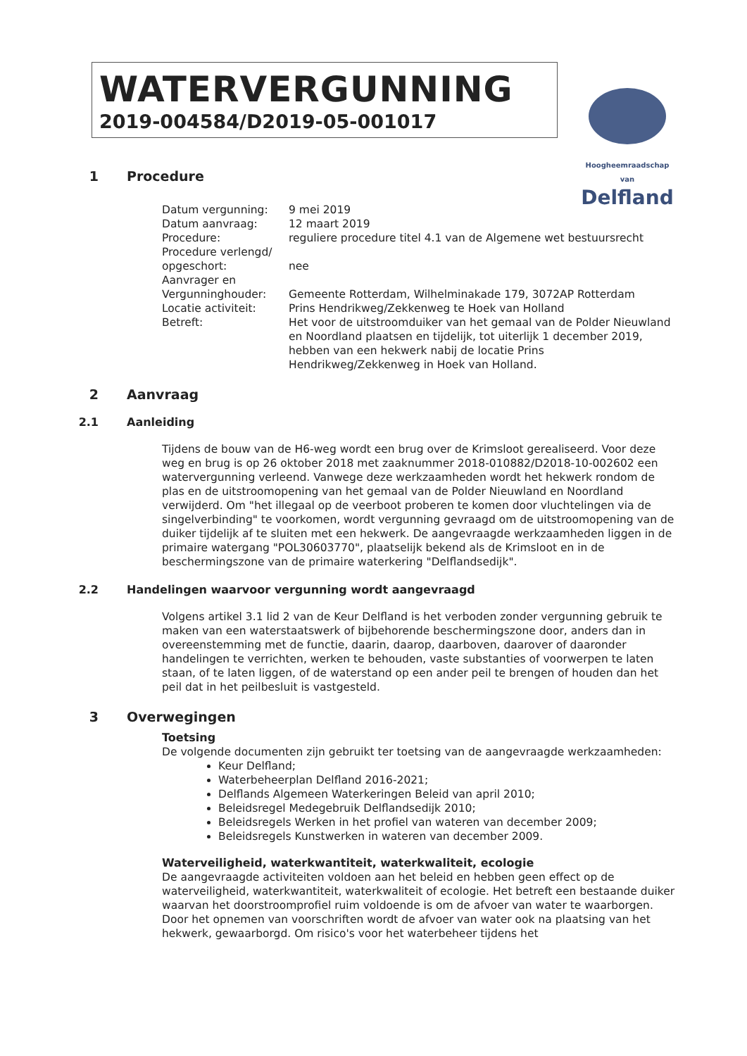WATERVERGUNNING
2019-004584/D2019-05-001017
Hoogheemraadschap van
Delfland
1 Procedure
| Datum vergunning: | 9 mei 2019 |
| Datum aanvraag: | 12 maart 2019 |
| Procedure: | reguliere procedure titel 4.1 van de Algemene wet bestuursrecht |
| Procedure verlengd/ opgeschort: | nee |
| Aanvrager en Vergunninghouder: | Gemeente Rotterdam, Wilhelminakade 179, 3072AP Rotterdam |
| Locatie activiteit: | Prins Hendrikweg/Zekkenweg te Hoek van Holland |
| Betreft: | Het voor de uitstroomduiker van het gemaal van de Polder Nieuwland en Noordland plaatsen en tijdelijk, tot uiterlijk 1 december 2019, hebben van een hekwerk nabij de locatie Prins Hendrikweg/Zekkenweg in Hoek van Holland. |
2 Aanvraag
2.1 Aanleiding
Tijdens de bouw van de H6-weg wordt een brug over de Krimsloot gerealiseerd. Voor deze weg en brug is op 26 oktober 2018 met zaaknummer 2018-010882/D2018-10-002602 een watervergunning verleend. Vanwege deze werkzaamheden wordt het hekwerk rondom de plas en de uitstroomopening van het gemaal van de Polder Nieuwland en Noordland verwijderd. Om "het illegaal op de veerboot proberen te komen door vluchtelingen via de singelverbinding" te voorkomen, wordt vergunning gevraagd om de uitstroomopening van de duiker tijdelijk af te sluiten met een hekwerk. De aangevraagde werkzaamheden liggen in de primaire watergang "POL30603770", plaatselijk bekend als de Krimsloot en in de beschermingszone van de primaire waterkering "Delflandsedijk".
2.2 Handelingen waarvoor vergunning wordt aangevraagd
Volgens artikel 3.1 lid 2 van de Keur Delfland is het verboden zonder vergunning gebruik te maken van een waterstaatswerk of bijbehorende beschermingszone door, anders dan in overeenstemming met de functie, daarin, daarop, daarboven, daarover of daaronder handelingen te verrichten, werken te behouden, vaste substanties of voorwerpen te laten staan, of te laten liggen, of de waterstand op een ander peil te brengen of houden dan het peil dat in het peilbesluit is vastgesteld.
3 Overwegingen
Toetsing
De volgende documenten zijn gebruikt ter toetsing van de aangevraagde werkzaamheden:
Keur Delfland;
Waterbeheerplan Delfland 2016-2021;
Delflands Algemeen Waterkeringen Beleid van april 2010;
Beleidsregel Medegebruik Delflandsedijk 2010;
Beleidsregels Werken in het profiel van wateren van december 2009;
Beleidsregels Kunstwerken in wateren van december 2009.
Waterveiligheid, waterkwantiteit, waterkwaliteit, ecologie
De aangevraagde activiteiten voldoen aan het beleid en hebben geen effect op de waterveiligheid, waterkwantiteit, waterkwaliteit of ecologie. Het betreft een bestaande duiker waarvan het doorstroomprofiel ruim voldoende is om de afvoer van water te waarborgen. Door het opnemen van voorschriften wordt de afvoer van water ook na plaatsing van het hekwerk, gewaarborgd. Om risico's voor het waterbeheer tijdens het